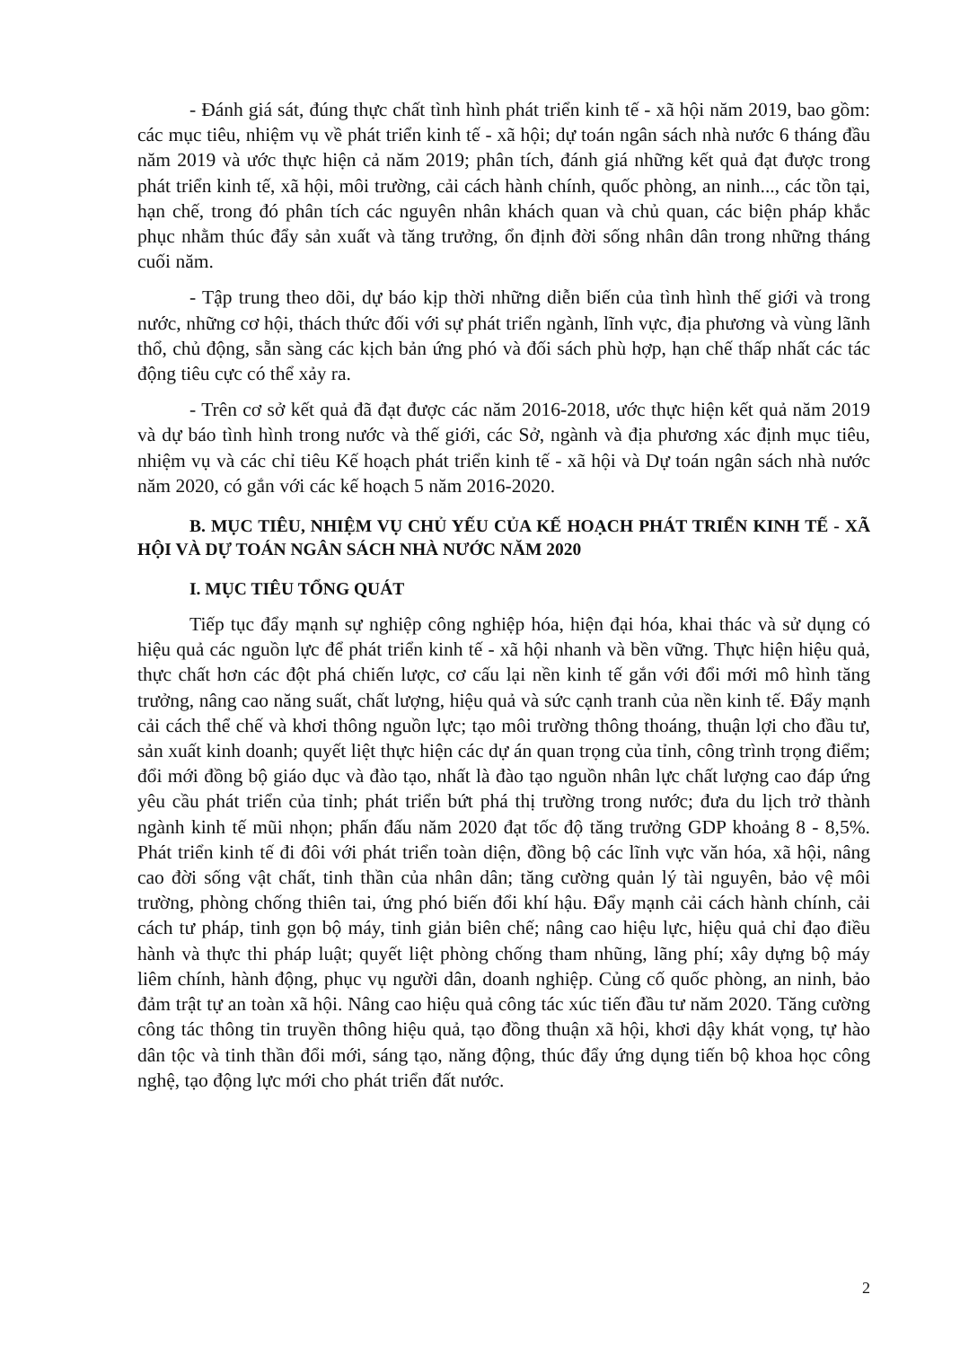- Đánh giá sát, đúng thực chất tình hình phát triển kinh tế - xã hội năm 2019, bao gồm: các mục tiêu, nhiệm vụ về phát triển kinh tế - xã hội; dự toán ngân sách nhà nước 6 tháng đầu năm 2019 và ước thực hiện cả năm 2019; phân tích, đánh giá những kết quả đạt được trong phát triển kinh tế, xã hội, môi trường, cải cách hành chính, quốc phòng, an ninh..., các tồn tại, hạn chế, trong đó phân tích các nguyên nhân khách quan và chủ quan, các biện pháp khắc phục nhằm thúc đẩy sản xuất và tăng trưởng, ổn định đời sống nhân dân trong những tháng cuối năm.
- Tập trung theo dõi, dự báo kịp thời những diễn biến của tình hình thế giới và trong nước, những cơ hội, thách thức đối với sự phát triển ngành, lĩnh vực, địa phương và vùng lãnh thổ, chủ động, sẵn sàng các kịch bản ứng phó và đối sách phù hợp, hạn chế thấp nhất các tác động tiêu cực có thể xảy ra.
- Trên cơ sở kết quả đã đạt được các năm 2016-2018, ước thực hiện kết quả năm 2019 và dự báo tình hình trong nước và thế giới, các Sở, ngành và địa phương xác định mục tiêu, nhiệm vụ và các chỉ tiêu Kế hoạch phát triển kinh tế - xã hội và Dự toán ngân sách nhà nước năm 2020, có gắn với các kế hoạch 5 năm 2016-2020.
B. MỤC TIÊU, NHIỆM VỤ CHỦ YẾU CỦA KẾ HOẠCH PHÁT TRIỂN KINH TẾ - XÃ HỘI VÀ DỰ TOÁN NGÂN SÁCH NHÀ NƯỚC NĂM 2020
I. MỤC TIÊU TỔNG QUÁT
Tiếp tục đẩy mạnh sự nghiệp công nghiệp hóa, hiện đại hóa, khai thác và sử dụng có hiệu quả các nguồn lực để phát triển kinh tế - xã hội nhanh và bền vững. Thực hiện hiệu quả, thực chất hơn các đột phá chiến lược, cơ cấu lại nền kinh tế gắn với đổi mới mô hình tăng trưởng, nâng cao năng suất, chất lượng, hiệu quả và sức cạnh tranh của nền kinh tế. Đẩy mạnh cải cách thể chế và khơi thông nguồn lực; tạo môi trường thông thoáng, thuận lợi cho đầu tư, sản xuất kinh doanh; quyết liệt thực hiện các dự án quan trọng của tỉnh, công trình trọng điểm; đổi mới đồng bộ giáo dục và đào tạo, nhất là đào tạo nguồn nhân lực chất lượng cao đáp ứng yêu cầu phát triển của tỉnh; phát triển bứt phá thị trường trong nước; đưa du lịch trở thành ngành kinh tế mũi nhọn; phấn đấu năm 2020 đạt tốc độ tăng trưởng GDP khoảng 8 - 8,5%. Phát triển kinh tế đi đôi với phát triển toàn diện, đồng bộ các lĩnh vực văn hóa, xã hội, nâng cao đời sống vật chất, tinh thần của nhân dân; tăng cường quản lý tài nguyên, bảo vệ môi trường, phòng chống thiên tai, ứng phó biến đổi khí hậu. Đẩy mạnh cải cách hành chính, cải cách tư pháp, tinh gọn bộ máy, tinh giản biên chế; nâng cao hiệu lực, hiệu quả chỉ đạo điều hành và thực thi pháp luật; quyết liệt phòng chống tham nhũng, lãng phí; xây dựng bộ máy liêm chính, hành động, phục vụ người dân, doanh nghiệp. Củng cố quốc phòng, an ninh, bảo đảm trật tự an toàn xã hội. Nâng cao hiệu quả công tác xúc tiến đầu tư năm 2020. Tăng cường công tác thông tin truyền thông hiệu quả, tạo đồng thuận xã hội, khơi dậy khát vọng, tự hào dân tộc và tinh thần đổi mới, sáng tạo, năng động, thúc đẩy ứng dụng tiến bộ khoa học công nghệ, tạo động lực mới cho phát triển đất nước.
2